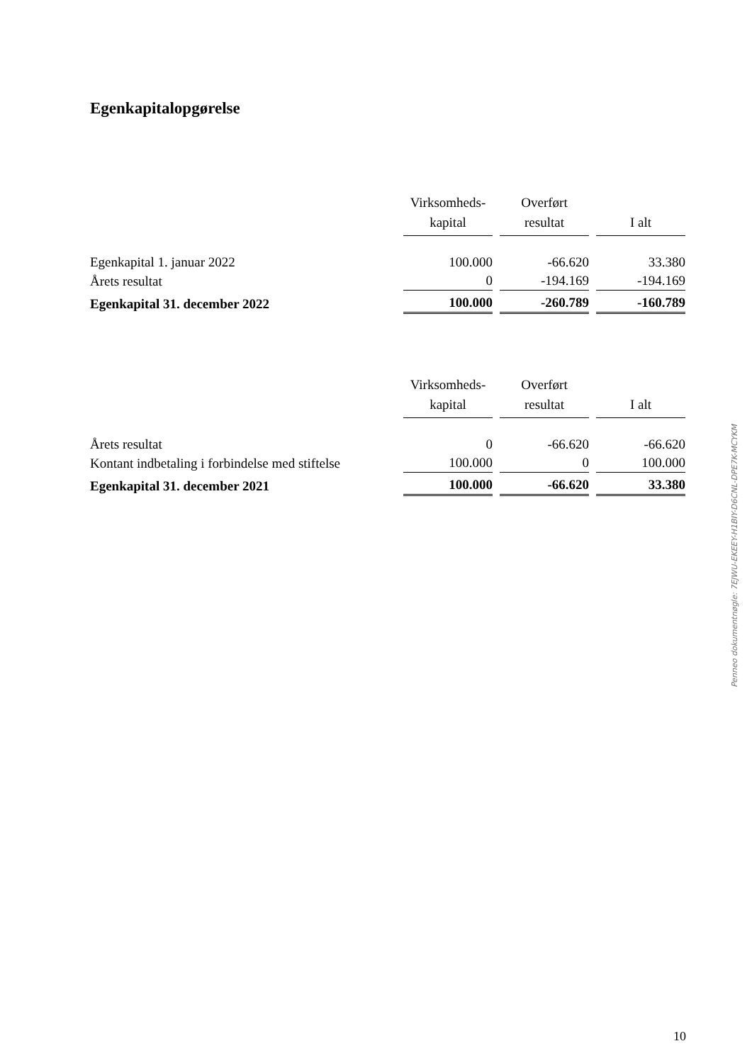Egenkapitalopgørelse
| | Virksomheds- kapital | Overført resultat | I alt |
| --- | --- | --- | --- |
| Egenkapital 1. januar 2022 | 100.000 | -66.620 | 33.380 |
| Årets resultat | 0 | -194.169 | -194.169 |
| Egenkapital 31. december 2022 | 100.000 | -260.789 | -160.789 |
| | Virksomheds- kapital | Overført resultat | I alt |
| --- | --- | --- | --- |
| Årets resultat | 0 | -66.620 | -66.620 |
| Kontant indbetaling i forbindelse med stiftelse | 100.000 | 0 | 100.000 |
| Egenkapital 31. december 2021 | 100.000 | -66.620 | 33.380 |
Penneo dokumentnøgle: 7EJWU-EKEEY-H1BIY-D6CNL-DPE7K-MCYKM
10